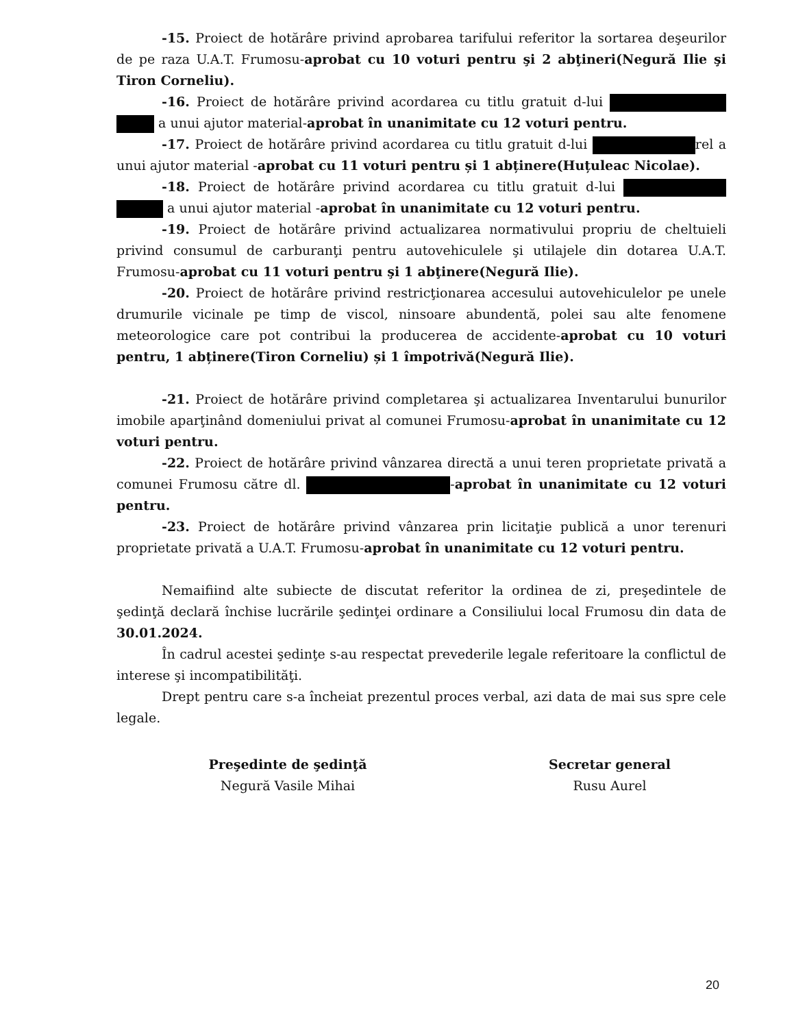-15. Proiect de hotărâre privind aprobarea tarifului referitor la sortarea deşeurilor de pe raza U.A.T. Frumosu-aprobat cu 10 voturi pentru şi 2 abţineri(Negură Ilie şi Tiron Corneliu).
-16. Proiect de hotărâre privind acordarea cu titlu gratuit d-lui a unui ajutor material-aprobat în unanimitate cu 12 voturi pentru.
-17. Proiect de hotărâre privind acordarea cu titlu gratuit d-lui rel a unui ajutor material -aprobat cu 11 voturi pentru și 1 abținere(Huțuleac Nicolae).
-18. Proiect de hotărâre privind acordarea cu titlu gratuit d-lui a unui ajutor material -aprobat în unanimitate cu 12 voturi pentru.
-19. Proiect de hotărâre privind actualizarea normativului propriu de cheltuieli privind consumul de carburanţi pentru autovehiculele şi utilajele din dotarea U.A.T. Frumosu-aprobat cu 11 voturi pentru şi 1 abţinere(Negură Ilie).
-20. Proiect de hotărâre privind restricţionarea accesului autovehiculelor pe unele drumurile vicinale pe timp de viscol, ninsoare abundentă, polei sau alte fenomene meteorologice care pot contribui la producerea de accidente-aprobat cu 10 voturi pentru, 1 abținere(Tiron Corneliu) și 1 împotrivă(Negură Ilie).
-21. Proiect de hotărâre privind completarea şi actualizarea Inventarului bunurilor imobile aparţinând domeniului privat al comunei Frumosu-aprobat în unanimitate cu 12 voturi pentru.
-22. Proiect de hotărâre privind vânzarea directă a unui teren proprietate privată a comunei Frumosu către dl. -aprobat în unanimitate cu 12 voturi pentru.
-23. Proiect de hotărâre privind vânzarea prin licitaţie publică a unor terenuri proprietate privată a U.A.T. Frumosu-aprobat în unanimitate cu 12 voturi pentru.
Nemaifiind alte subiecte de discutat referitor la ordinea de zi, preşedintele de şedinţă declară închise lucrările şedinţei ordinare a Consiliului local Frumosu din data de 30.01.2024.
În cadrul acestei şedinţe s-au respectat prevederile legale referitoare la conflictul de interese şi incompatibilităţi.
Drept pentru care s-a încheiat prezentul proces verbal, azi data de mai sus spre cele legale.
Preşedinte de şedinţă
Negură Vasile Mihai
Secretar general
Rusu Aurel
20